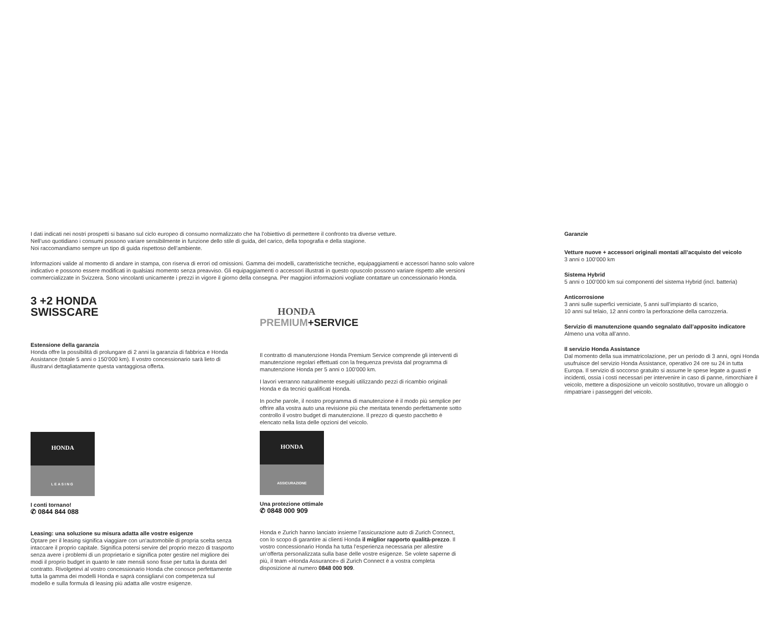I dati indicati nei nostri prospetti si basano sul ciclo europeo di consumo normalizzato che ha l’obiettivo di permettere il confronto tra diverse vetture.
Nell’uso quotidiano i consumi possono variare sensibilmente in funzione dello stile di guida, del carico, della topografia e della stagione.
Noi raccomandiamo sempre un tipo di guida rispettoso dell’ambiente.
Informazioni valide al momento di andare in stampa, con riserva di errori od omissioni. Gamma dei modelli, caratteristiche tecniche, equipaggiamenti e accessori hanno solo valore indicativo e possono essere modificati in qualsiasi momento senza preavviso. Gli equipaggiamenti o accessori illustrati in questo opuscolo possono variare rispetto alle versioni commercializzate in Svizzera. Sono vincolanti unicamente i prezzi in vigore il giorno della consegna. Per maggiori informazioni vogliate contattare un concessionario Honda.
3 +2 HONDA
SWISSCARE
Estensione della garanzia
Honda offre la possibilità di prolungare di 2 anni la garanzia di fabbrica e Honda Assistance (totale 5 anni o 150’000 km). Il vostro concessionario sarà lieto di illustrarvi dettagliatamente questa vantaggiosa offerta.
HONDA
LEASING
I conti tornano!
✆ 0844 844 088
Leasing: una soluzione su misura adatta alle vostre esigenze
Optare per il leasing significa viaggiare con un’automobile di propria scelta senza intaccare il proprio capitale. Significa potersi servire del proprio mezzo di trasporto senza avere i problemi di un proprietario e significa poter gestire nel migliore dei modi il proprio budget in quanto le rate mensili sono fisse per tutta la durata del contratto. Rivolgetevi al vostro concessionario Honda che conosce perfettamente tutta la gamma dei modelli Honda e saprà consigliarvi con competenza sul modello e sulla formula di leasing più adatta alle vostre esigenze.
HONDA
PREMIUM+SERVICE
Il contratto di manutenzione Honda Premium Service comprende gli interventi di manutenzione regolari effettuati con la frequenza prevista dal programma di manutenzione Honda per 5 anni o 100’000 km.
I lavori verranno naturalmente eseguiti utilizzando pezzi di ricambio originali Honda e da tecnici qualificati Honda.
In poche parole, il nostro programma di manutenzione è il modo più semplice per offrire alla vostra auto una revisione più che meritata tenendo perfettamente sotto controllo il vostro budget di manutenzione. Il prezzo di questo pacchetto è elencato nella lista delle opzioni del veicolo.
HONDA
ASSICURAZIONE
Una protezione ottimale
✆ 0848 000 909
Honda e Zurich hanno lanciato insieme l’assicurazione auto di Zurich Connect, con lo scopo di garantire ai clienti Honda il miglior rapporto qualità-prezzo. Il vostro concessionario Honda ha tutta l’esperienza necessaria per allestire un’offerta personalizzata sulla base delle vostre esigenze. Se volete saperne di più, il team «Honda Assurance» di Zurich Connect è a vostra completa disposizione al numero 0848 000 909.
Garanzie
Vetture nuove + accessori originali montati all’acquisto del veicolo
3 anni o 100’000 km
Sistema Hybrid
5 anni o 100’000 km sui componenti del sistema Hybrid (incl. batteria)
Anticorrosione
3 anni sulle superfici verniciate, 5 anni sull’impianto di scarico,
10 anni sul telaio, 12 anni contro la perforazione della carrozzeria.
Servizio di manutenzione quando segnalato dall’apposito indicatore
Almeno una volta all’anno.
Il servizio Honda Assistance
Dal momento della sua immatricolazione, per un periodo di 3 anni, ogni Honda usufruisce del servizio Honda Assistance, operativo 24 ore su 24 in tutta Europa. Il servizio di soccorso gratuito si assume le spese legate a guasti e incidenti, ossia i costi necessari per intervenire in caso di panne, rimorchiare il veicolo, mettere a disposizione un veicolo sostitutivo, trovare un alloggio o rimpatriare i passeggeri del veicolo.